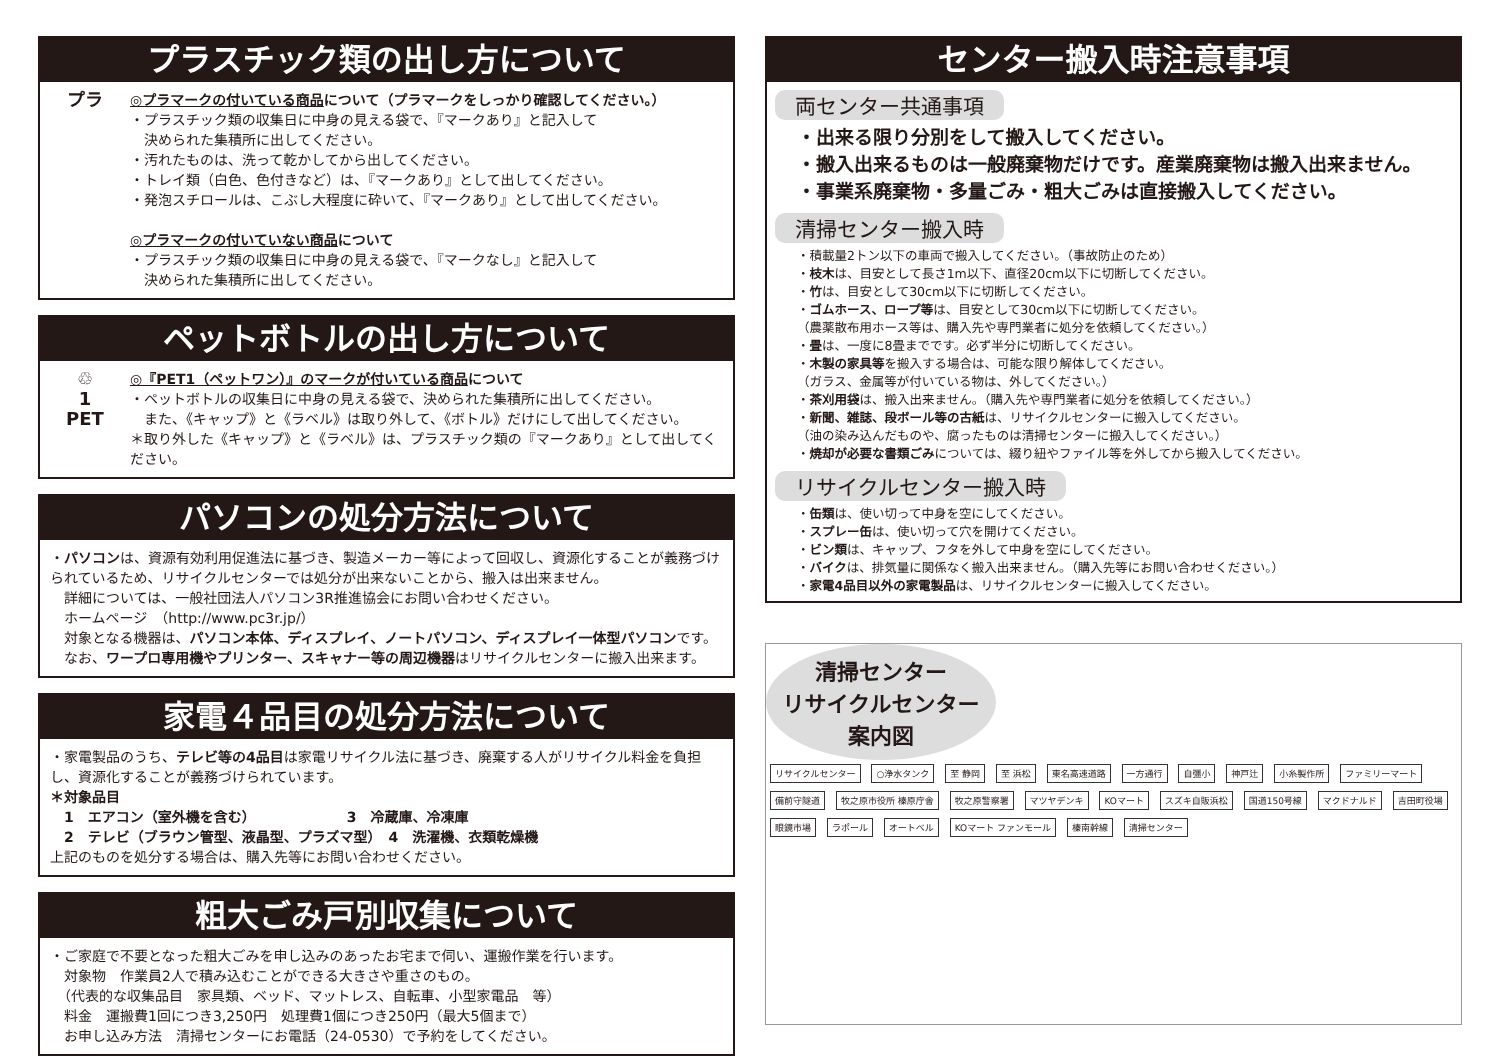プラスチック類の出し方について
プラ
◎プラマークの付いている商品について（プラマークをしっかり確認してください。）
・プラスチック類の収集日に中身の見える袋で、『マークあり』と記入して
　決められた集積所に出してください。
・汚れたものは、洗って乾かしてから出してください。
・トレイ類（白色、色付きなど）は、『マークあり』として出してください。
・発泡スチロールは、こぶし大程度に砕いて、『マークあり』として出してください。
◎プラマークの付いていない商品について
・プラスチック類の収集日に中身の見える袋で、『マークなし』と記入して
　決められた集積所に出してください。
ペットボトルの出し方について
♲
1
PET
◎『PET1（ペットワン）』のマークが付いている商品について
・ペットボトルの収集日に中身の見える袋で、決められた集積所に出してください。
　また、《キャップ》と《ラベル》は取り外して、《ボトル》だけにして出してください。
＊取り外した《キャップ》と《ラベル》は、プラスチック類の『マークあり』として出してください。
パソコンの処分方法について
・パソコンは、資源有効利用促進法に基づき、製造メーカー等によって回収し、資源化することが義務づけられているため、リサイクルセンターでは処分が出来ないことから、搬入は出来ません。
　詳細については、一般社団法人パソコン3R推進協会にお問い合わせください。
　ホームページ　（http://www.pc3r.jp/）
　対象となる機器は、パソコン本体、ディスプレイ、ノートパソコン、ディスプレイ一体型パソコンです。
　なお、ワープロ専用機やプリンター、スキャナー等の周辺機器はリサイクルセンターに搬入出来ます。
家電４品目の処分方法について
・家電製品のうち、テレビ等の4品目は家電リサイクル法に基づき、廃棄する人がリサイクル料金を負担し、資源化することが義務づけられています。
＊対象品目
　1　エアコン（室外機を含む）　　　　　　　3　冷蔵庫、冷凍庫
　2　テレビ（ブラウン管型、液晶型、プラズマ型）　4　洗濯機、衣類乾燥機
上記のものを処分する場合は、購入先等にお問い合わせください。
粗大ごみ戸別収集について
・ご家庭で不要となった粗大ごみを申し込みのあったお宅まで伺い、運搬作業を行います。
　対象物　作業員2人で積み込むことができる大きさや重さのもの。
　（代表的な収集品目　家具類、ベッド、マットレス、自転車、小型家電品　等）
　料金　運搬費1回につき3,250円　処理費1個につき250円（最大5個まで）
　お申し込み方法　清掃センターにお電話（24-0530）で予約をしてください。
センター搬入時注意事項
両センター共通事項
・出来る限り分別をして搬入してください。
・搬入出来るものは一般廃棄物だけです。産業廃棄物は搬入出来ません。
・事業系廃棄物・多量ごみ・粗大ごみは直接搬入してください。
清掃センター搬入時
・積載量2トン以下の車両で搬入してください。（事故防止のため）
・枝木は、目安として長さ1m以下、直径20cm以下に切断してください。
・竹は、目安として30cm以下に切断してください。
・ゴムホース、ロープ等は、目安として30cm以下に切断してください。
（農薬散布用ホース等は、購入先や専門業者に処分を依頼してください。）
・畳は、一度に8畳までです。必ず半分に切断してください。
・木製の家具等を搬入する場合は、可能な限り解体してください。
（ガラス、金属等が付いている物は、外してください。）
・茶刈用袋は、搬入出来ません。（購入先や専門業者に処分を依頼してください。）
・新聞、雑誌、段ボール等の古紙は、リサイクルセンターに搬入してください。
（油の染み込んだものや、腐ったものは清掃センターに搬入してください。）
・焼却が必要な書類ごみについては、綴り紐やファイル等を外してから搬入してください。
リサイクルセンター搬入時
・缶類は、使い切って中身を空にしてください。
・スプレー缶は、使い切って穴を開けてください。
・ビン類は、キャップ、フタを外して中身を空にしてください。
・バイクは、排気量に関係なく搬入出来ません。（購入先等にお問い合わせください。）
・家電4品目以外の家電製品は、リサイクルセンターに搬入してください。
清掃センター
リサイクルセンター
案内図
リサイクルセンター ○浄水タンク 至 静岡 至 浜松 東名高速道路 一方通行 自彊小 神戸辻 小糸製作所 ファミリーマート 備前守隧道 牧之原市役所 榛原庁舎 牧之原警察署 マツヤデンキ KOマート スズキ自販浜松 国道150号線 マクドナルド 吉田町役場 眼鏡市場 ラポール オートベル KOマート ファンモール 榛南幹線 清掃センター